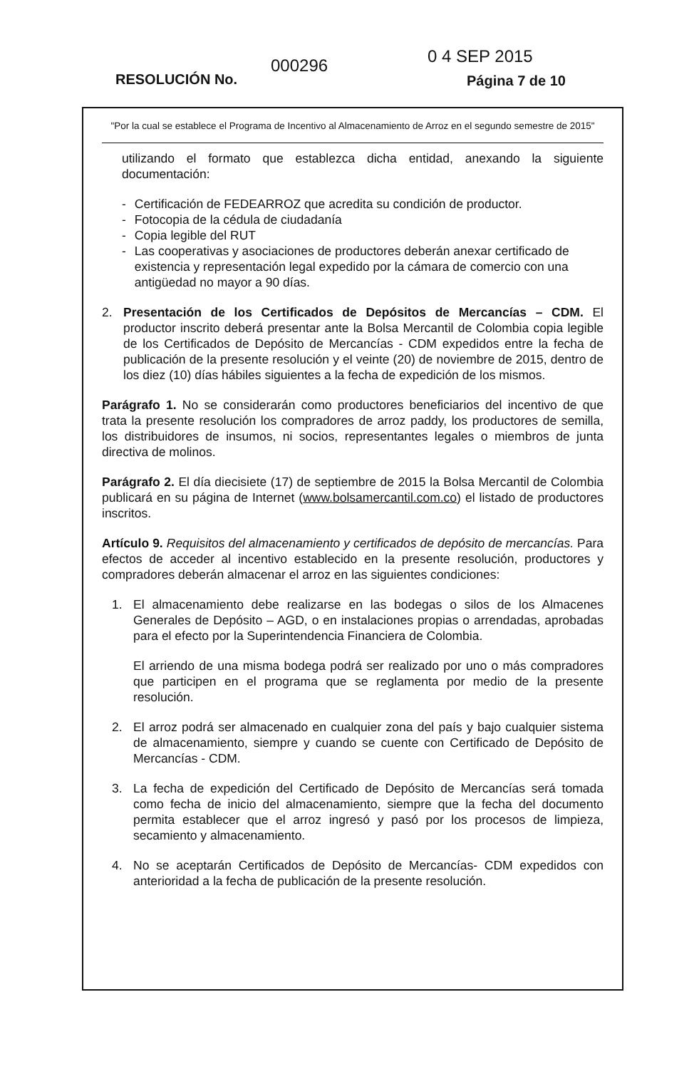RESOLUCIÓN No.
000296 0 4 SEP 2015
Página 7 de 10
"Por la cual se establece el Programa de Incentivo al Almacenamiento de Arroz en el segundo semestre de 2015"
utilizando el formato que establezca dicha entidad, anexando la siguiente documentación:
- Certificación de FEDEARROZ que acredita su condición de productor.
- Fotocopia de la cédula de ciudadanía
- Copia legible del RUT
- Las cooperativas y asociaciones de productores deberán anexar certificado de existencia y representación legal expedido por la cámara de comercio con una antigüedad no mayor a 90 días.
2.
Presentación de los Certificados de Depósitos de Mercancías – CDM. El productor inscrito deberá presentar ante la Bolsa Mercantil de Colombia copia legible de los Certificados de Depósito de Mercancías - CDM expedidos entre la fecha de publicación de la presente resolución y el veinte (20) de noviembre de 2015, dentro de los diez (10) días hábiles siguientes a la fecha de expedición de los mismos.
Parágrafo 1. No se considerarán como productores beneficiarios del incentivo de que trata la presente resolución los compradores de arroz paddy, los productores de semilla, los distribuidores de insumos, ni socios, representantes legales o miembros de junta directiva de molinos.
Parágrafo 2. El día diecisiete (17) de septiembre de 2015 la Bolsa Mercantil de Colombia publicará en su página de Internet (www.bolsamercantil.com.co) el listado de productores inscritos.
Artículo 9. Requisitos del almacenamiento y certificados de depósito de mercancías. Para efectos de acceder al incentivo establecido en la presente resolución, productores y compradores deberán almacenar el arroz en las siguientes condiciones:
1.
El almacenamiento debe realizarse en las bodegas o silos de los Almacenes Generales de Depósito – AGD, o en instalaciones propias o arrendadas, aprobadas para el efecto por la Superintendencia Financiera de Colombia.
El arriendo de una misma bodega podrá ser realizado por uno o más compradores que participen en el programa que se reglamenta por medio de la presente resolución.
2.
El arroz podrá ser almacenado en cualquier zona del país y bajo cualquier sistema de almacenamiento, siempre y cuando se cuente con Certificado de Depósito de Mercancías - CDM.
3.
La fecha de expedición del Certificado de Depósito de Mercancías será tomada como fecha de inicio del almacenamiento, siempre que la fecha del documento permita establecer que el arroz ingresó y pasó por los procesos de limpieza, secamiento y almacenamiento.
4.
No se aceptarán Certificados de Depósito de Mercancías- CDM expedidos con anterioridad a la fecha de publicación de la presente resolución.